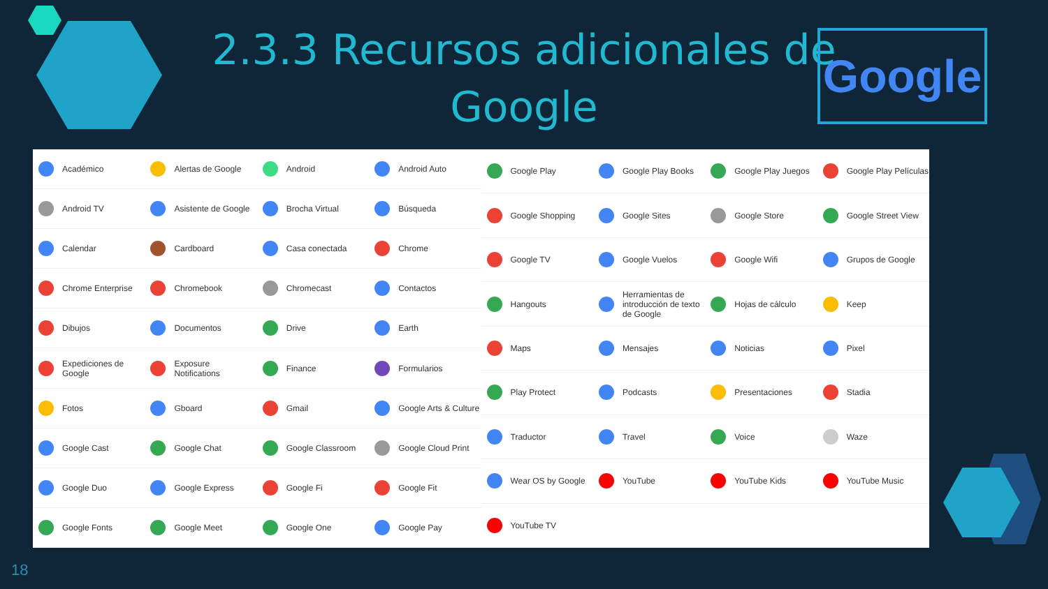2.3.3 Recursos adicionales de Google
Google
Académico
Android TV
Calendar
Chrome Enterprise
Dibujos
Expediciones de Google
Fotos
Google Cast
Google Duo
Google Fonts
Alertas de Google
Asistente de Google
Cardboard
Chromebook
Documentos
Exposure Notifications
Gboard
Google Chat
Google Express
Google Meet
Android
Brocha Virtual
Casa conectada
Chromecast
Drive
Finance
Gmail
Google Classroom
Google Fi
Google One
Android Auto
Búsqueda
Chrome
Contactos
Earth
Formularios
Google Arts & Culture
Google Cloud Print
Google Fit
Google Pay
Google Play
Google Shopping
Google TV
Hangouts
Maps
Play Protect
Traductor
Wear OS by Google
YouTube TV
Google Play Books
Google Sites
Google Vuelos
Herramientas de introducción de texto de Google
Mensajes
Podcasts
Travel
YouTube
Google Play Juegos
Google Store
Google Wifi
Hojas de cálculo
Noticias
Presentaciones
Voice
YouTube Kids
Google Play Películas
Google Street View
Grupos de Google
Keep
Pixel
Stadia
Waze
YouTube Music
18